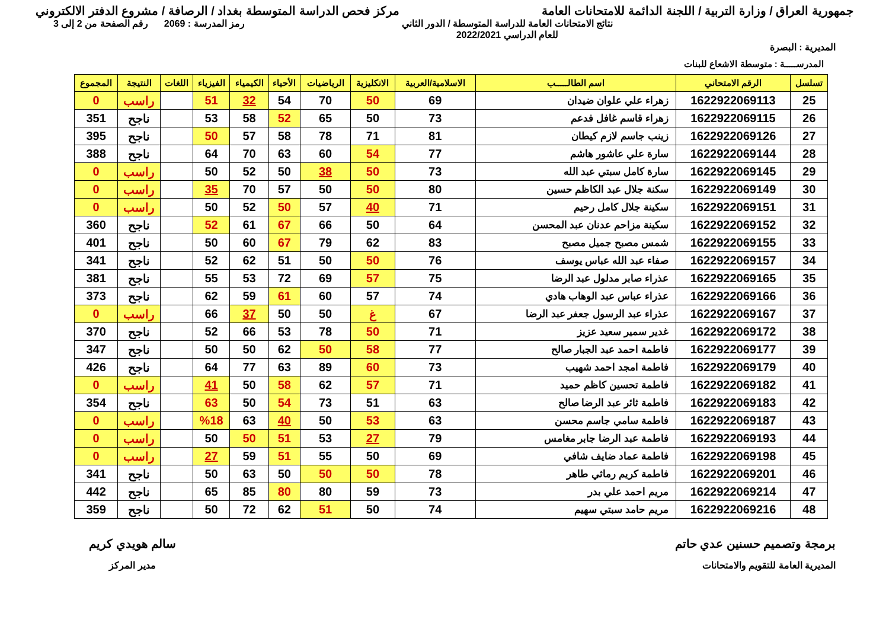جمهورية العراق / وزارة التربية / اللجنة الدائمة للامتحانات العامة
مركز فحص الدراسة المتوسطة بغداد / الرصافة / مشروع الدفتر الالكتروني
المديرية : البصرة
نتائج الامتحانات العامة للدراسة المتوسطة / الدور الثاني
للعام الدراسي 2022/2021
رمز المدرسة : 2069 رقم الصفحة من 2 إلى 3
المدرســـــة : متوسطة الاشعاع للبنات
| تسلسل | الرقم الامتحاني | اسم الطالـــــب | الاسلامية/العربية | الانكليزية | الرياضيات | الأحياء | الكيمياء | الفيزياء | اللغات | النتيجة | المجموع |
| --- | --- | --- | --- | --- | --- | --- | --- | --- | --- | --- | --- |
| 25 | 1622922069113 | زهراء علي علوان ضيدان | 69 | 50 | 70 | 54 | 32 | 51 | | راسب | 0 |
| 26 | 1622922069115 | زهراء قاسم غافل فدعم | 73 | 50 | 65 | 52 | 58 | 53 | | ناجح | 351 |
| 27 | 1622922069126 | زينب جاسم لازم كيطان | 81 | 71 | 78 | 58 | 57 | 50 | | ناجح | 395 |
| 28 | 1622922069144 | سارة علي عاشور هاشم | 77 | 54 | 60 | 63 | 70 | 64 | | ناجح | 388 |
| 29 | 1622922069145 | سارة كامل سبتي عبد الله | 73 | 50 | 38 | 50 | 52 | 50 | | راسب | 0 |
| 30 | 1622922069149 | سكنة جلال عبد الكاظم حسين | 80 | 50 | 50 | 57 | 70 | 35 | | راسب | 0 |
| 31 | 1622922069151 | سكينة جلال كامل رحيم | 71 | 40 | 57 | 50 | 52 | 50 | | راسب | 0 |
| 32 | 1622922069152 | سكينة مزاحم عدنان عبد المحسن | 64 | 50 | 66 | 67 | 61 | 52 | | ناجح | 360 |
| 33 | 1622922069155 | شمس مصبح جميل مصبح | 83 | 62 | 79 | 67 | 60 | 50 | | ناجح | 401 |
| 34 | 1622922069157 | صفاء عبد الله عباس يوسف | 76 | 50 | 50 | 51 | 62 | 52 | | ناجح | 341 |
| 35 | 1622922069165 | عذراء صابر مدلول عبد الرضا | 75 | 57 | 69 | 72 | 53 | 55 | | ناجح | 381 |
| 36 | 1622922069166 | عذراء عباس عبد الوهاب هادي | 74 | 57 | 60 | 61 | 59 | 62 | | ناجح | 373 |
| 37 | 1622922069167 | عذراء عبد الرسول جعفر عبد الرضا | 67 | غ | 50 | 50 | 37 | 66 | | راسب | 0 |
| 38 | 1622922069172 | غدير سمير سعيد عزيز | 71 | 50 | 78 | 53 | 66 | 52 | | ناجح | 370 |
| 39 | 1622922069177 | فاطمة احمد عبد الجبار صالح | 77 | 58 | 50 | 62 | 50 | 50 | | ناجح | 347 |
| 40 | 1622922069179 | فاطمة امجد احمد شهيب | 73 | 60 | 89 | 63 | 77 | 64 | | ناجح | 426 |
| 41 | 1622922069182 | فاطمة تحسين كاظم حميد | 71 | 57 | 62 | 58 | 50 | 41 | | راسب | 0 |
| 42 | 1622922069183 | فاطمة ثائر عبد الرضا صالح | 63 | 51 | 73 | 54 | 50 | 63 | | ناجح | 354 |
| 43 | 1622922069187 | فاطمة سامي جاسم محسن | 63 | 53 | 50 | 40 | 63 | %18 | | راسب | 0 |
| 44 | 1622922069193 | فاطمة عبد الرضا جابر مغامس | 79 | 27 | 53 | 51 | 50 | 50 | | راسب | 0 |
| 45 | 1622922069198 | فاطمة عماد ضايف شافي | 69 | 50 | 55 | 51 | 59 | 27 | | راسب | 0 |
| 46 | 1622922069201 | فاطمة كريم رماثي طاهر | 78 | 50 | 50 | 50 | 63 | 50 | | ناجح | 341 |
| 47 | 1622922069214 | مريم احمد علي بدر | 73 | 59 | 80 | 80 | 85 | 65 | | ناجح | 442 |
| 48 | 1622922069216 | مريم حامد سبتي سهيم | 74 | 50 | 51 | 62 | 72 | 50 | | ناجح | 359 |
برمجة وتصميم حسنين عدي حاتم
المديرية العامة للتقويم والامتحانات
سالم هويدي كريم
مدير المركز